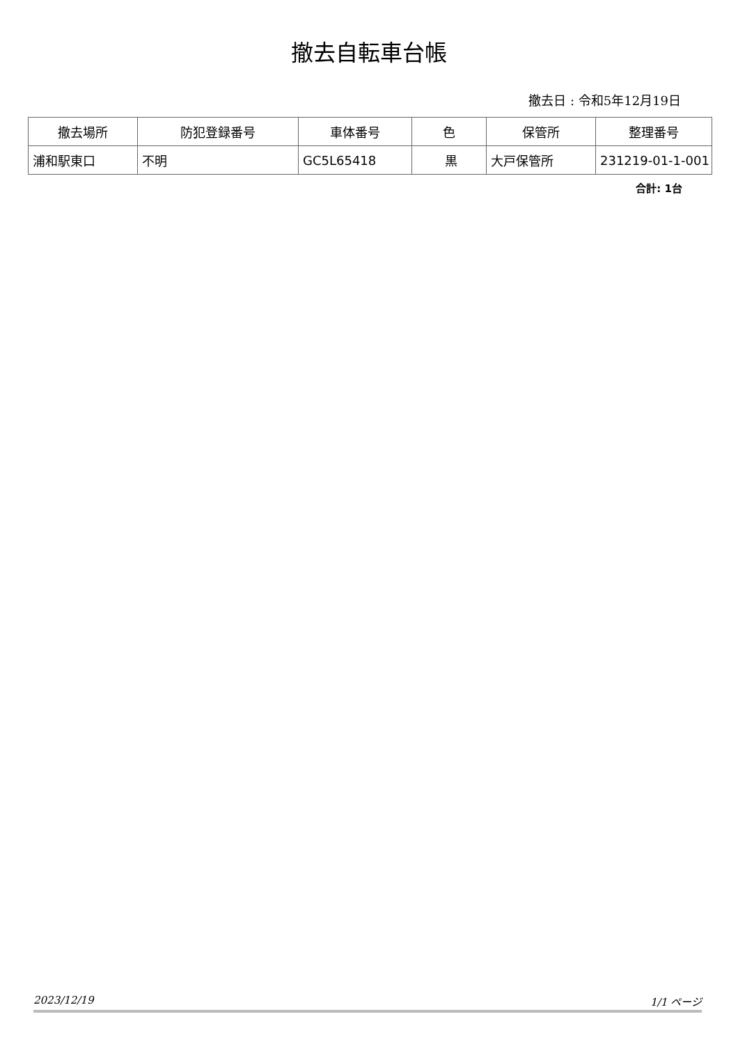撤去自転車台帳
撤去日 : 令和5年12月19日
| 撤去場所 | 防犯登録番号 | 車体番号 | 色 | 保管所 | 整理番号 |
| --- | --- | --- | --- | --- | --- |
| 浦和駅東口 | 不明 | GC5L65418 | 黒 | 大戸保管所 | 231219-01-1-001 |
合計: 1台
2023/12/19 1/1 ページ